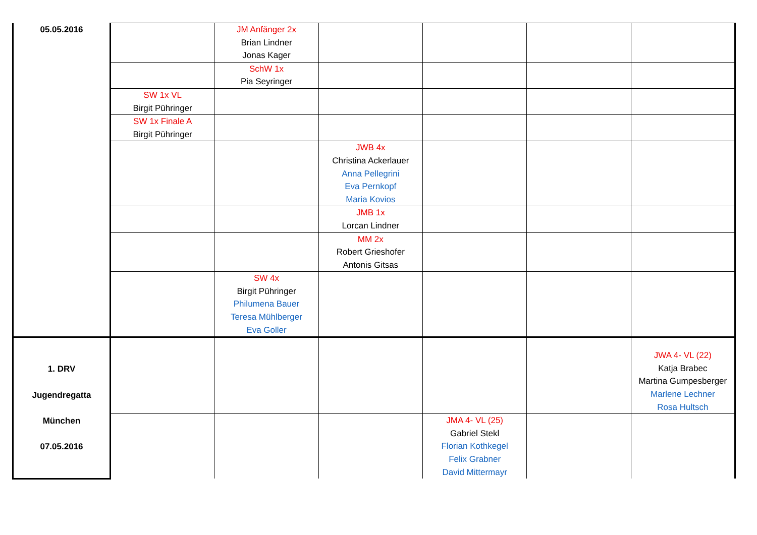| 05.05.2016 | | JM Anfänger 2x Brian Lindner Jonas Kager | | | | |
| | | SchW 1x Pia Seyringer | | | | |
| | SW 1x VL Birgit Pühringer | | | | | |
| | SW 1x Finale A Birgit Pühringer | | | | | |
| | | | JWB 4x Christina Ackerlauer Anna Pellegrini Eva Pernkopf Maria Kovios | | | |
| | | | JMB 1x Lorcan Lindner | | | |
| | | | MM 2x Robert Grieshofer Antonis Gitsas | | | |
| | | SW 4x Birgit Pühringer Philumena Bauer Teresa Mühlberger Eva Goller | | | | |
| 1. DRV Jugendregatta München 07.05.2016 | | | | | | JWA 4- VL (22) Katja Brabec Martina Gumpesberger Marlene Lechner Rosa Hultsch |
| | | | | JMA 4- VL (25) Gabriel Stekl Florian Kothkegel Felix Grabner David Mittermayr | | |